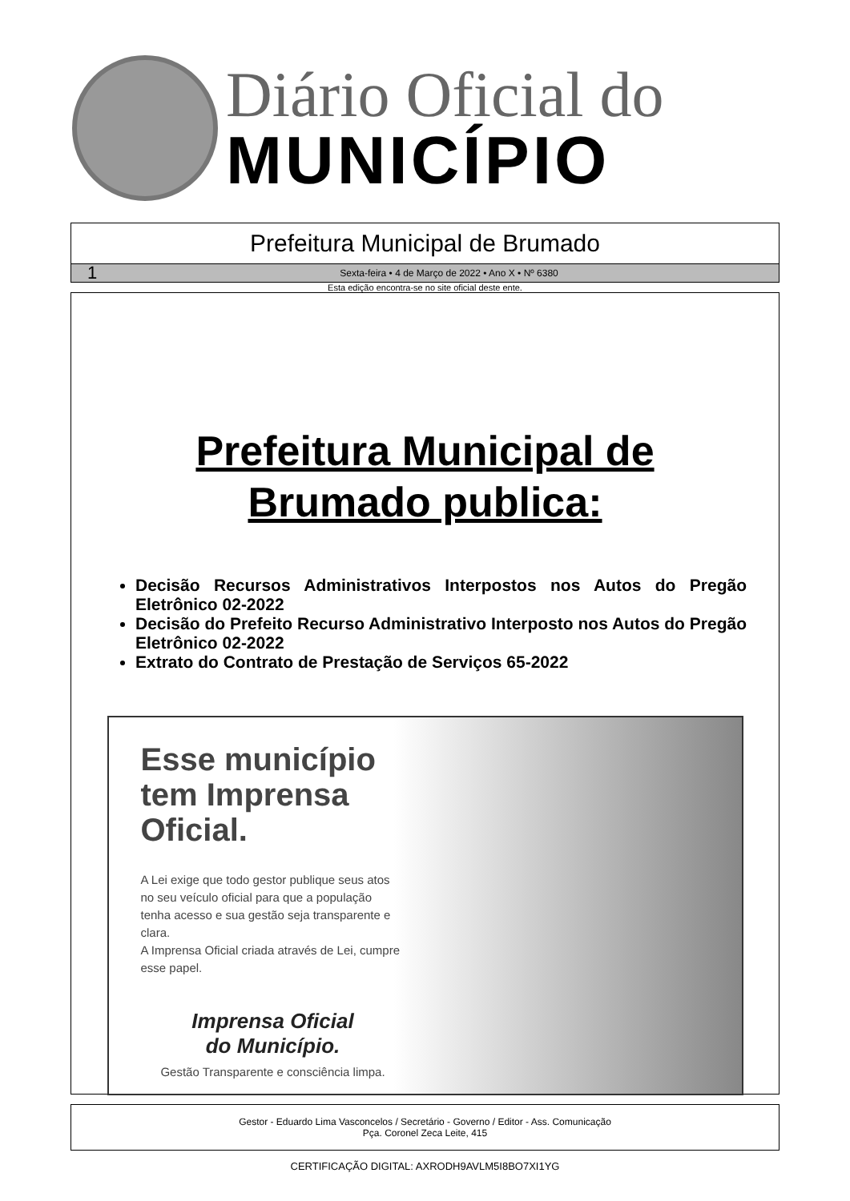Diário Oficial do
MUNICÍPIO
Prefeitura Municipal de Brumado
1 Sexta-feira • 4 de Março de 2022 • Ano X • Nº 6380
Esta edição encontra-se no site oficial deste ente.
Prefeitura Municipal de
Brumado publica:
Decisão Recursos Administrativos Interpostos nos Autos do Pregão Eletrônico 02-2022
Decisão do Prefeito Recurso Administrativo Interposto nos Autos do Pregão Eletrônico 02-2022
Extrato do Contrato de Prestação de Serviços 65-2022
Esse município tem Imprensa Oficial.
A Lei exige que todo gestor publique seus atos no seu veículo oficial para que a população tenha acesso e sua gestão seja transparente e clara.
A Imprensa Oficial criada através de Lei, cumpre esse papel.
Imprensa Oficial
do Município.
Gestão Transparente e consciência limpa.
Gestor - Eduardo Lima Vasconcelos / Secretário - Governo / Editor - Ass. Comunicação
Pça. Coronel Zeca Leite, 415
CERTIFICAÇÃO DIGITAL: AXRODH9AVLM5I8BO7XI1YG